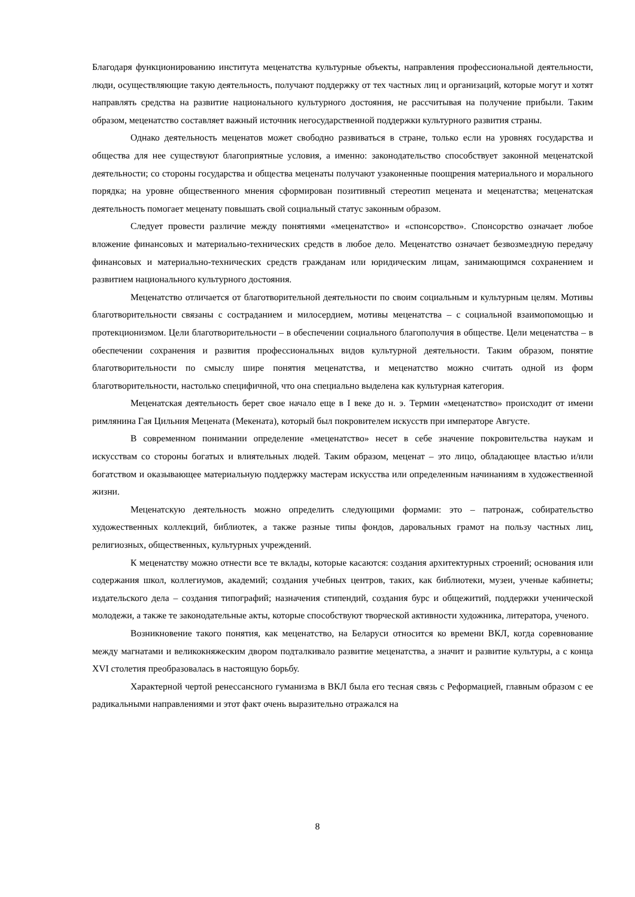Благодаря функционированию института меценатства культурные объекты, направления профессиональной деятельности, люди, осуществляющие такую деятельность, получают поддержку от тех частных лиц и организаций, которые могут и хотят направлять средства на развитие национального культурного достояния, не рассчитывая на получение прибыли. Таким образом, меценатство составляет важный источник негосударственной поддержки культурного развития страны.
Однако деятельность меценатов может свободно развиваться в стране, только если на уровнях государства и общества для нее существуют благоприятные условия, а именно: законодательство способствует законной меценатской деятельности; со стороны государства и общества меценаты получают узаконенные поощрения материального и морального порядка; на уровне общественного мнения сформирован позитивный стереотип мецената и меценатства; меценатская деятельность помогает меценату повышать свой социальный статус законным образом.
Следует провести различие между понятиями «меценатство» и «спонсорство». Спонсорство означает любое вложение финансовых и материально-технических средств в любое дело. Меценатство означает безвозмездную передачу финансовых и материально-технических средств гражданам или юридическим лицам, занимающимся сохранением и развитием национального культурного достояния.
Меценатство отличается от благотворительной деятельности по своим социальным и культурным целям. Мотивы благотворительности связаны с состраданием и милосердием, мотивы меценатства – с социальной взаимопомощью и протекционизмом. Цели благотворительности – в обеспечении социального благополучия в обществе. Цели меценатства – в обеспечении сохранения и развития профессиональных видов культурной деятельности. Таким образом, понятие благотворительности по смыслу шире понятия меценатства, и меценатство можно считать одной из форм благотворительности, настолько специфичной, что она специально выделена как культурная категория.
Меценатская деятельность берет свое начало еще в I веке до н. э. Термин «меценатство» происходит от имени римлянина Гая Цильния Мецената (Мекената), который был покровителем искусств при императоре Августе.
В современном понимании определение «меценатство» несет в себе значение покровительства наукам и искусствам со стороны богатых и влиятельных людей. Таким образом, меценат – это лицо, обладающее властью и/или богатством и оказывающее материальную поддержку мастерам искусства или определенным начинаниям в художественной жизни.
Меценатскую деятельность можно определить следующими формами: это – патронаж, собирательство художественных коллекций, библиотек, а также разные типы фондов, даровальных грамот на пользу частных лиц, религиозных, общественных, культурных учреждений.
К меценатству можно отнести все те вклады, которые касаются: создания архитектурных строений; основания или содержания школ, коллегиумов, академий; создания учебных центров, таких, как библиотеки, музеи, ученые кабинеты; издательского дела – создания типографий; назначения стипендий, создания бурс и общежитий, поддержки ученической молодежи, а также те законодательные акты, которые способствуют творческой активности художника, литератора, ученого.
Возникновение такого понятия, как меценатство, на Беларуси относится ко времени ВКЛ, когда соревнование между магнатами и великокняжеским двором подталкивало развитие меценатства, а значит и развитие культуры, а с конца XVI столетия преобразовалась в настоящую борьбу.
Характерной чертой ренессансного гуманизма в ВКЛ была его тесная связь с Реформацией, главным образом с ее радикальными направлениями и этот факт очень выразительно отражался на
8